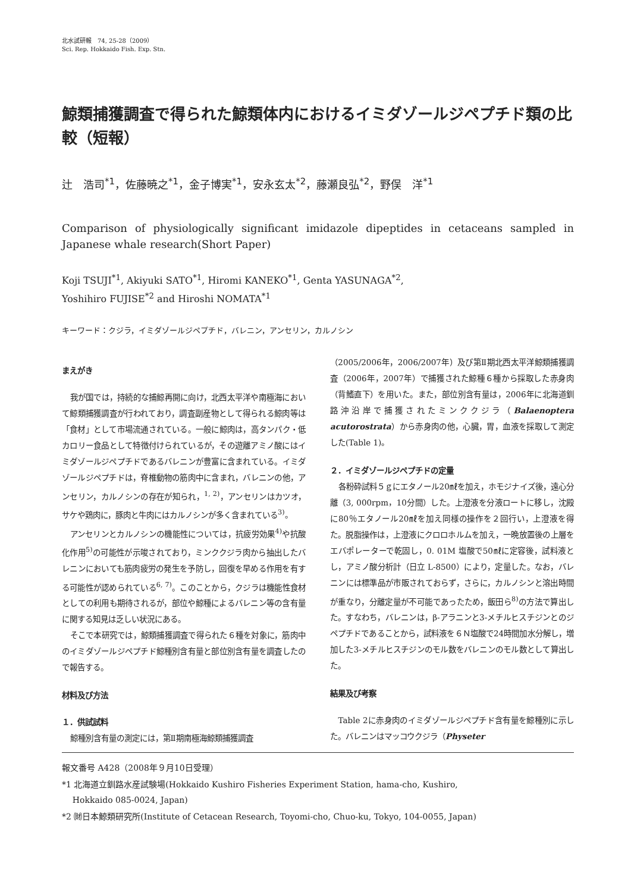北水試研報　74, 25-28（2009）
Sci. Rep. Hokkaido Fish. Exp. Stn.
鯨類捕獲調査で得られた鯨類体内におけるイミダゾールジペプチド類の比較（短報）
辻　浩司<sup>*1</sup>，佐藤暁之<sup>*1</sup>，金子博実<sup>*1</sup>，安永玄太<sup>*2</sup>，藤瀬良弘<sup>*2</sup>，野俣　洋<sup>*1</sup>
Comparison of physiologically significant imidazole dipeptides in cetaceans sampled in Japanese whale research(Short Paper)
Koji TSUJI<sup>*1</sup>, Akiyuki SATO<sup>*1</sup>, Hiromi KANEKO<sup>*1</sup>, Genta YASUNAGA<sup>*2</sup>,
Yoshihiro FUJISE<sup>*2</sup> and Hiroshi NOMATA<sup>*1</sup>
キーワード：クジラ，イミダゾールジペプチド，バレニン，アンセリン，カルノシン
まえがき
我が国では，持続的な捕鯨再開に向け，北西太平洋や南極海において鯨類捕獲調査が行われており，調査副産物として得られる鯨肉等は「食材」として市場流通されている。一般に鯨肉は，高タンパク・低カロリー食品として特徴付けられているが，その遊離アミノ酸にはイミダゾールジペプチドであるバレニンが豊富に含まれている。イミダゾールジペプチドは，脊椎動物の筋肉中に含まれ，バレニンの他，アンセリン，カルノシンの存在が知られ，<sup>1, 2)</sup>，アンセリンはカツオ，サケや鶏肉に，豚肉と牛肉にはカルノシンが多く含まれている<sup>3)</sup>。
アンセリンとカルノシンの機能性については，抗疲労効果<sup>4)</sup>や抗酸化作用<sup>5)</sup>の可能性が示唆されており，ミンククジラ肉から抽出したバレニンにおいても筋肉疲労の発生を予防し，回復を早める作用を有する可能性が認められている<sup>6, 7)</sup>。このことから，クジラは機能性食材としての利用も期待されるが，部位や鯨種によるバレニン等の含有量に関する知見は乏しい状況にある。
そこで本研究では，鯨類捕獲調査で得られた６種を対象に，筋肉中のイミダゾールジペプチド鯨種別含有量と部位別含有量を調査したので報告する。
材料及び方法
１．供試試料
鯨種別含有量の測定には，第Ⅱ期南極海鯨類捕獲調査
（2005/2006年，2006/2007年）及び第Ⅱ期北西太平洋鯨類捕獲調査（2006年，2007年）で捕獲された鯨種６種から採取した赤身肉（背鰭直下）を用いた。また，部位別含有量は，2006年に北海道釧路沖沿岸で捕獲されたミンククジラ（Balaenoptera acutorostrata）から赤身肉の他，心臓，胃，血液を採取して測定した(Table 1)。
２．イミダゾールジペプチドの定量
各粉砕試料５ｇにエタノール20㎖を加え，ホモジナイズ後，遠心分離（3, 000rpm，10分間）した。上澄液を分液ロートに移し，沈殿に80％エタノール20㎖を加え同様の操作を２回行い，上澄液を得た。脱脂操作は，上澄液にクロロホルムを加え，一晩放置後の上層をエバポレーターで乾固し，0. 01M 塩酸で50㎖に定容後，試料液とし，アミノ酸分析計（日立 L-8500）により，定量した。なお，バレニンには標準品が市販されておらず，さらに，カルノシンと溶出時間が重なり，分離定量が不可能であったため，飯田ら<sup>8)</sup>の方法で算出した。すなわち，バレニンは，β-アラニンと3-メチルヒスチジンとのジペプチドであることから，試料液を６Ｎ塩酸で24時間加水分解し，増加した3-メチルヒスチジンのモル数をバレニンのモル数として算出した。
結果及び考察
Table 2に赤身肉のイミダゾールジペプチド含有量を鯨種別に示した。バレニンはマッコウクジラ（Physeter
報文番号 A428（2008年９月10日受理）
*1 北海道立釧路水産試験場(Hokkaido Kushiro Fisheries Experiment Station, hama-cho, Kushiro,
Hokkaido 085-0024, Japan)
*2 ㈶日本鯨類研究所(Institute of Cetacean Research, Toyomi-cho, Chuo-ku, Tokyo, 104-0055, Japan)